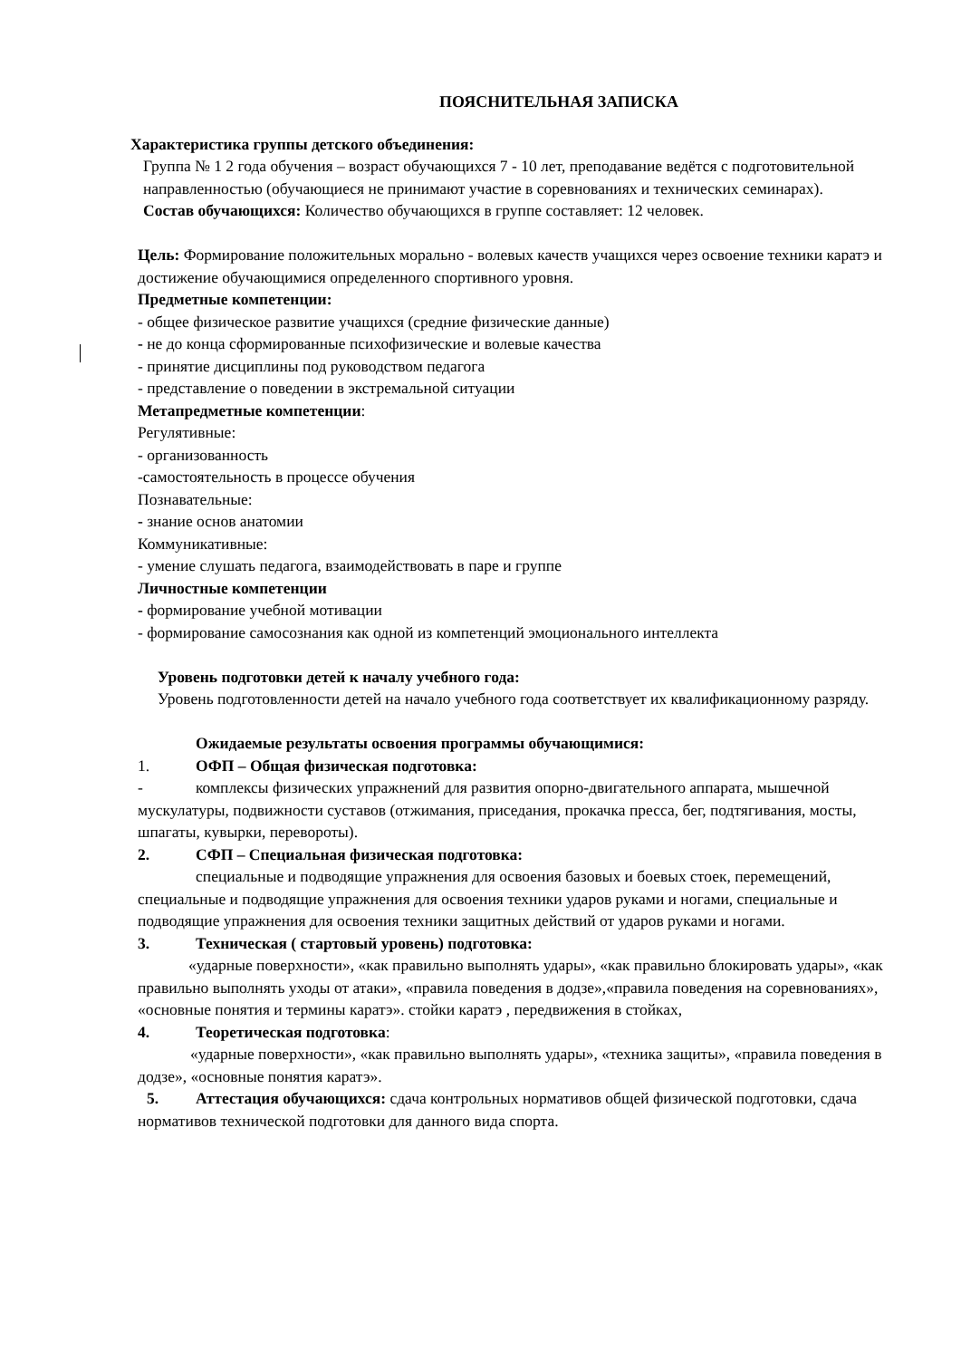ПОЯСНИТЕЛЬНАЯ ЗАПИСКА
Характеристика группы детского объединения:
Группа № 1 2 года обучения – возраст обучающихся 7 - 10 лет, преподавание ведётся с подготовительной направленностью (обучающиеся не принимают участие в соревнованиях и технических семинарах).
Состав обучающихся: Количество обучающихся в группе составляет: 12 человек.
Цель: Формирование положительных морально - волевых качеств учащихся через освоение техники каратэ и достижение обучающимися определенного спортивного уровня.
Предметные компетенции:
- общее физическое развитие учащихся (средние физические данные)
- не до конца сформированные психофизические и волевые качества
- принятие дисциплины под руководством педагога
- представление о поведении в экстремальной ситуации
Метапредметные компетенции:
Регулятивные:
- организованность
-самостоятельность в процессе обучения
Познавательные:
- знание основ анатомии
Коммуникативные:
- умение слушать педагога, взаимодействовать в паре и группе
Личностные компетенции
- формирование учебной мотивации
- формирование самосознания как одной из компетенций эмоционального интеллекта
Уровень подготовки детей к началу учебного года:
Уровень подготовленности детей на начало учебного года соответствует их квалификационному разряду.
Ожидаемые результаты освоения программы обучающимися:
1. ОФП – Общая физическая подготовка:
- комплексы физических упражнений для развития опорно-двигательного аппарата, мышечной мускулатуры, подвижности суставов (отжимания, приседания, прокачка пресса, бег, подтягивания, мосты, шпагаты, кувырки, перевороты).
2. СФП – Специальная физическая подготовка:
специальные и подводящие упражнения для освоения базовых и боевых стоек, перемещений, специальные и подводящие упражнения для освоения техники ударов руками и ногами, специальные и подводящие упражнения для освоения техники защитных действий от ударов руками и ногами.
3. Техническая ( стартовый уровень) подготовка:
«ударные поверхности», «как правильно выполнять удары», «как правильно блокировать удары», «как правильно выполнять уходы от атаки», «правила поведения в додзе»,«правила поведения на соревнованиях», «основные понятия и термины каратэ». стойки каратэ , передвижения в стойках,
4. Теоретическая подготовка:
«ударные поверхности», «как правильно выполнять удары», «техника защиты», «правила поведения в додзе», «основные понятия каратэ».
5. Аттестация обучающихся: сдача контрольных нормативов общей физической подготовки, сдача нормативов технической подготовки для данного вида спорта.